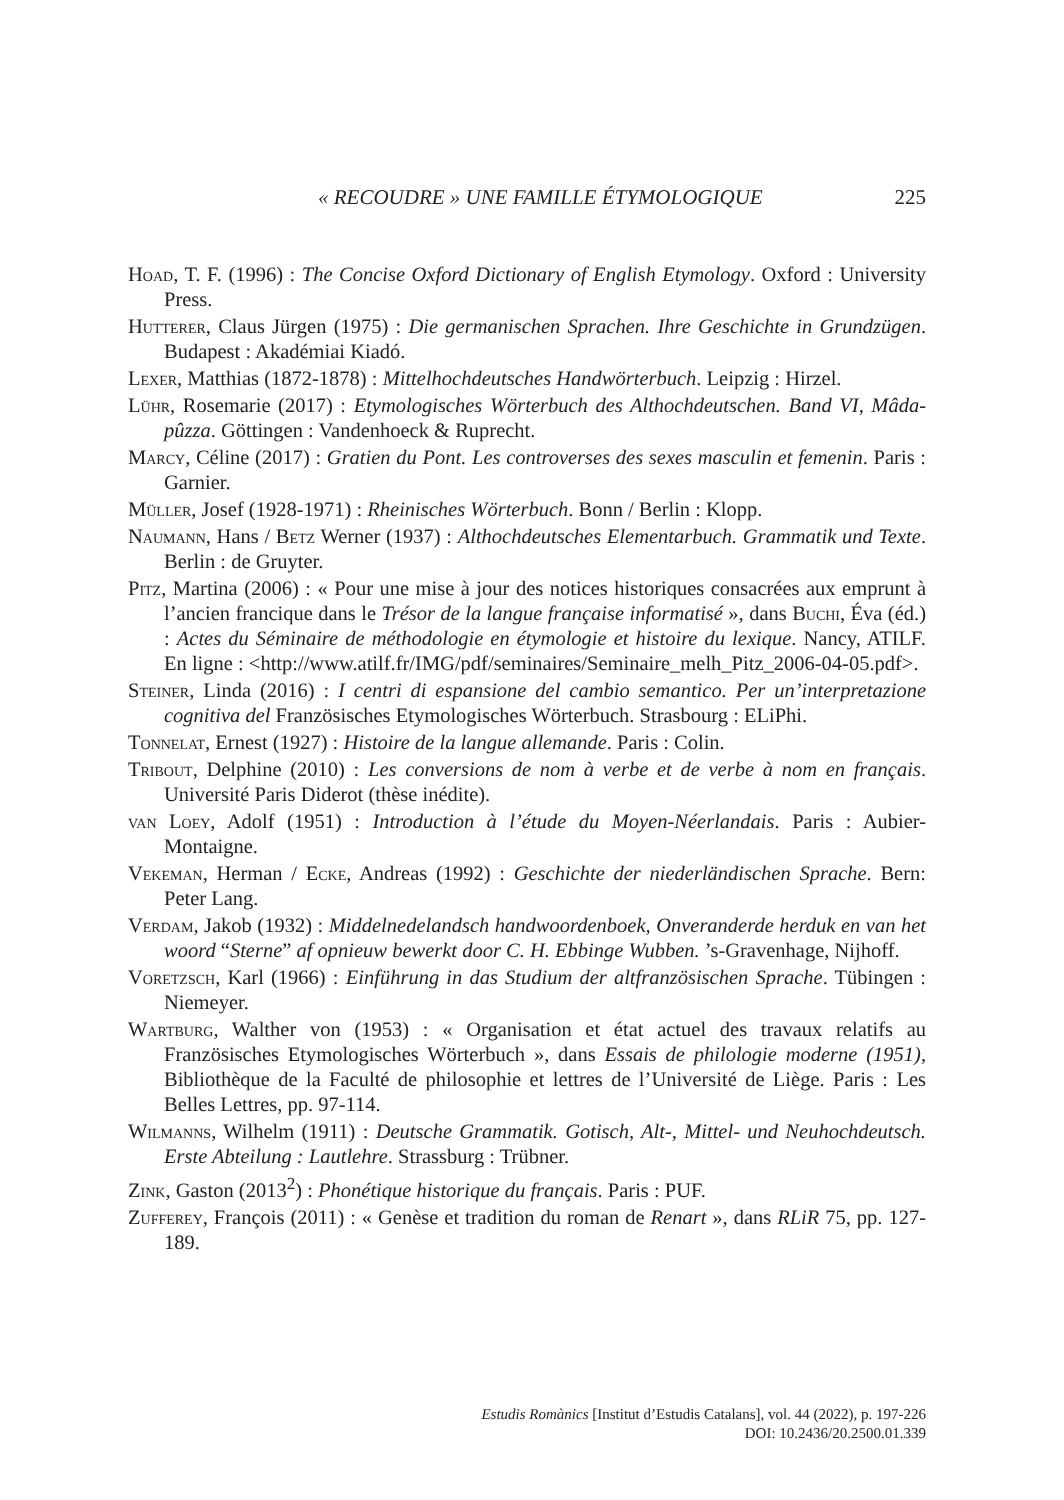« RECOUDRE » UNE FAMILLE ÉTYMOLOGIQUE 225
Hoad, T. F. (1996) : The Concise Oxford Dictionary of English Etymology. Oxford : University Press.
Hutterer, Claus Jürgen (1975) : Die germanischen Sprachen. Ihre Geschichte in Grundzügen. Budapest : Akadémiai Kiadó.
Lexer, Matthias (1872-1878) : Mittelhochdeutsches Handwörterbuch. Leipzig : Hirzel.
Lühr, Rosemarie (2017) : Etymologisches Wörterbuch des Althochdeutschen. Band VI, Mâda-pûzza. Göttingen : Vandenhoeck & Ruprecht.
Marcy, Céline (2017) : Gratien du Pont. Les controverses des sexes masculin et femenin. Paris : Garnier.
Müller, Josef (1928-1971) : Rheinisches Wörterbuch. Bonn / Berlin : Klopp.
Naumann, Hans / Betz Werner (1937) : Althochdeutsches Elementarbuch. Grammatik und Texte. Berlin : de Gruyter.
Pitz, Martina (2006) : « Pour une mise à jour des notices historiques consacrées aux emprunt à l’ancien francique dans le Trésor de la langue française informatisé », dans Buchi, Éva (éd.) : Actes du Séminaire de méthodologie en étymologie et histoire du lexique. Nancy, ATILF. En ligne : <http://www.atilf.fr/IMG/pdf/seminaires/Seminaire_melh_Pitz_2006-04-05.pdf>.
Steiner, Linda (2016) : I centri di espansione del cambio semantico. Per un’interpretazione cognitiva del Französisches Etymologisches Wörterbuch. Strasbourg : ELiPhi.
Tonnelat, Ernest (1927) : Histoire de la langue allemande. Paris : Colin.
Tribout, Delphine (2010) : Les conversions de nom à verbe et de verbe à nom en français. Université Paris Diderot (thèse inédite).
van Loey, Adolf (1951) : Introduction à l’étude du Moyen-Néerlandais. Paris : Aubier-Montaigne.
Vekeman, Herman / Ecke, Andreas (1992) : Geschichte der niederländischen Sprache. Bern: Peter Lang.
Verdam, Jakob (1932) : Middelnedelandsch handwoordenboek, Onveranderde herduk en van het woord “Sterne” af opnieuw bewerkt door C. H. Ebbinge Wubben. ’s-Gravenhage, Nijhoff.
Voretzsch, Karl (1966) : Einführung in das Studium der altfranzösischen Sprache. Tübingen : Niemeyer.
Wartburg, Walther von (1953) : « Organisation et état actuel des travaux relatifs au Französisches Etymologisches Wörterbuch », dans Essais de philologie moderne (1951), Bibliothèque de la Faculté de philosophie et lettres de l’Université de Liège. Paris : Les Belles Lettres, pp. 97-114.
Wilmanns, Wilhelm (1911) : Deutsche Grammatik. Gotisch, Alt-, Mittel- und Neuhochdeutsch. Erste Abteilung : Lautlehre. Strassburg : Trübner.
Zink, Gaston (2013<sup>2</sup>) : Phonétique historique du français. Paris : PUF.
Zufferey, François (2011) : « Genèse et tradition du roman de Renart », dans RLiR 75, pp. 127-189.
Estudis Romànics [Institut d’Estudis Catalans], vol. 44 (2022), p. 197-226
DOI: 10.2436/20.2500.01.339